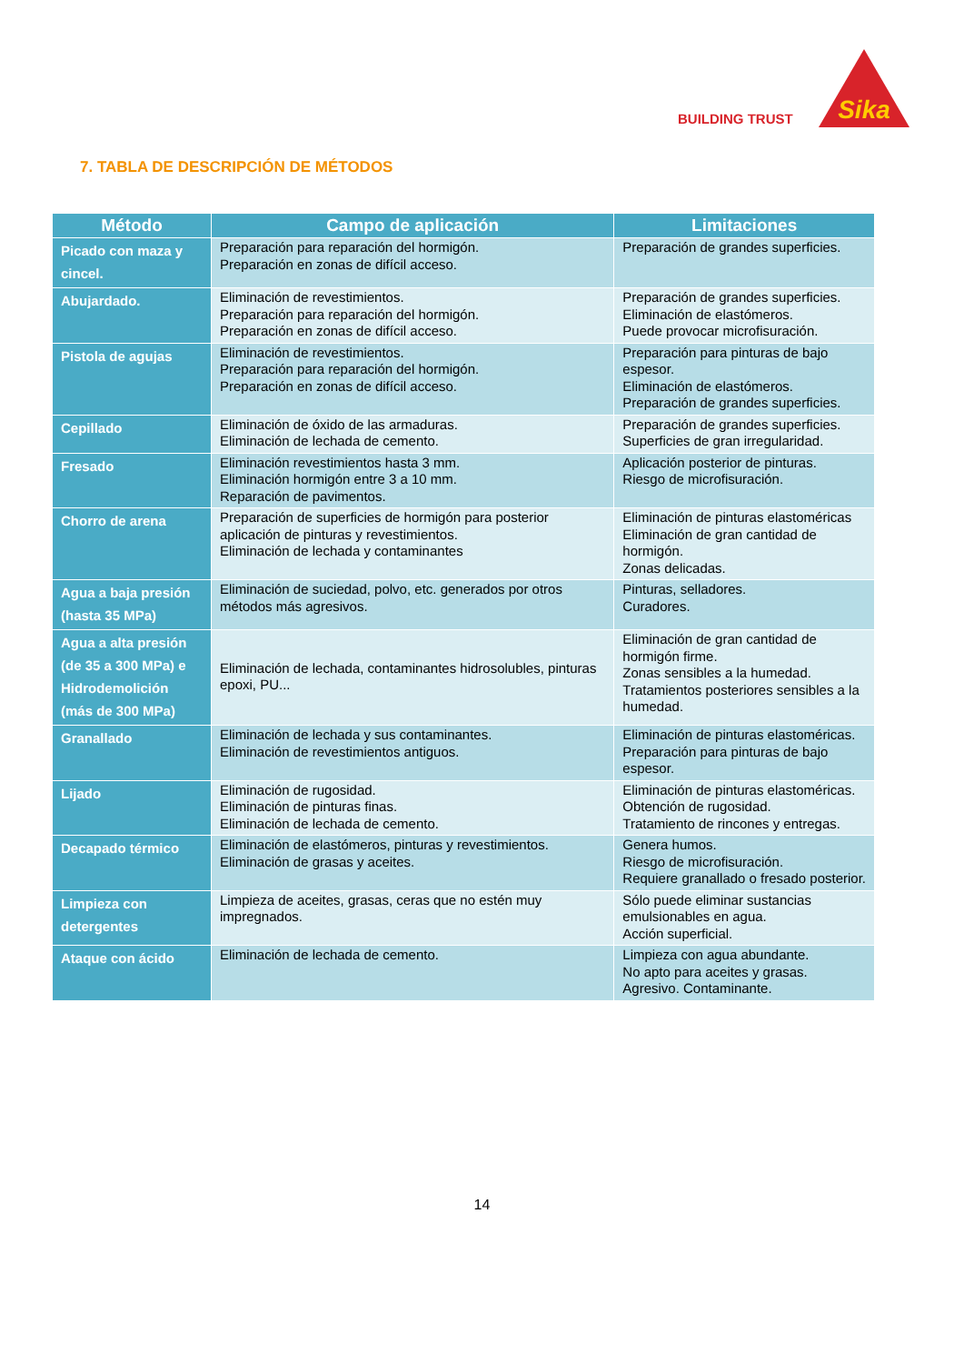BUILDING TRUST
Sika
7. TABLA DE DESCRIPCIÓN DE MÉTODOS
| Método | Campo de aplicación | Limitaciones |
| --- | --- | --- |
| Picado con maza y cincel. | Preparación para reparación del hormigón. Preparación en zonas de difícil acceso. | Preparación de grandes superficies. |
| Abujardado. | Eliminación de revestimientos. Preparación para reparación del hormigón. Preparación en zonas de difícil acceso. | Preparación de grandes superficies. Eliminación de elastómeros. Puede provocar microfisuración. |
| Pistola de agujas | Eliminación de revestimientos. Preparación para reparación del hormigón. Preparación en zonas de difícil acceso. | Preparación para pinturas de bajo espesor. Eliminación de elastómeros. Preparación de grandes superficies. |
| Cepillado | Eliminación de óxido de las armaduras. Eliminación de lechada de cemento. | Preparación de grandes superficies. Superficies de gran irregularidad. |
| Fresado | Eliminación revestimientos hasta 3 mm. Eliminación hormigón entre 3 a 10 mm. Reparación de pavimentos. | Aplicación posterior de pinturas. Riesgo de microfisuración. |
| Chorro de arena | Preparación de superficies de hormigón para posterior aplicación de pinturas y revestimientos. Eliminación de lechada y contaminantes | Eliminación de pinturas elastoméricas Eliminación de gran cantidad de hormigón. Zonas delicadas. |
| Agua a baja presión (hasta 35 MPa) | Eliminación de suciedad, polvo, etc. generados por otros métodos más agresivos. | Pinturas, selladores. Curadores. |
| Agua a alta presión (de 35 a 300 MPa) e Hidrodemolición (más de 300 MPa) | Eliminación de lechada, contaminantes hidrosolubles, pinturas epoxi, PU... | Eliminación de gran cantidad de hormigón firme. Zonas sensibles a la humedad. Tratamientos posteriores sensibles a la humedad. |
| Granallado | Eliminación de lechada y sus contaminantes. Eliminación de revestimientos antiguos. | Eliminación de pinturas elastoméricas. Preparación para pinturas de bajo espesor. |
| Lijado | Eliminación de rugosidad. Eliminación de pinturas finas. Eliminación de lechada de cemento. | Eliminación de pinturas elastoméricas. Obtención de rugosidad. Tratamiento de rincones y entregas. |
| Decapado térmico | Eliminación de elastómeros, pinturas y revestimientos. Eliminación de grasas y aceites. | Genera humos. Riesgo de microfisuración. Requiere granallado o fresado posterior. |
| Limpieza con detergentes | Limpieza de aceites, grasas, ceras que no estén muy impregnados. | Sólo puede eliminar sustancias emulsionables en agua. Acción superficial. |
| Ataque con ácido | Eliminación de lechada de cemento. | Limpieza con agua abundante. No apto para aceites y grasas. Agresivo. Contaminante. |
14